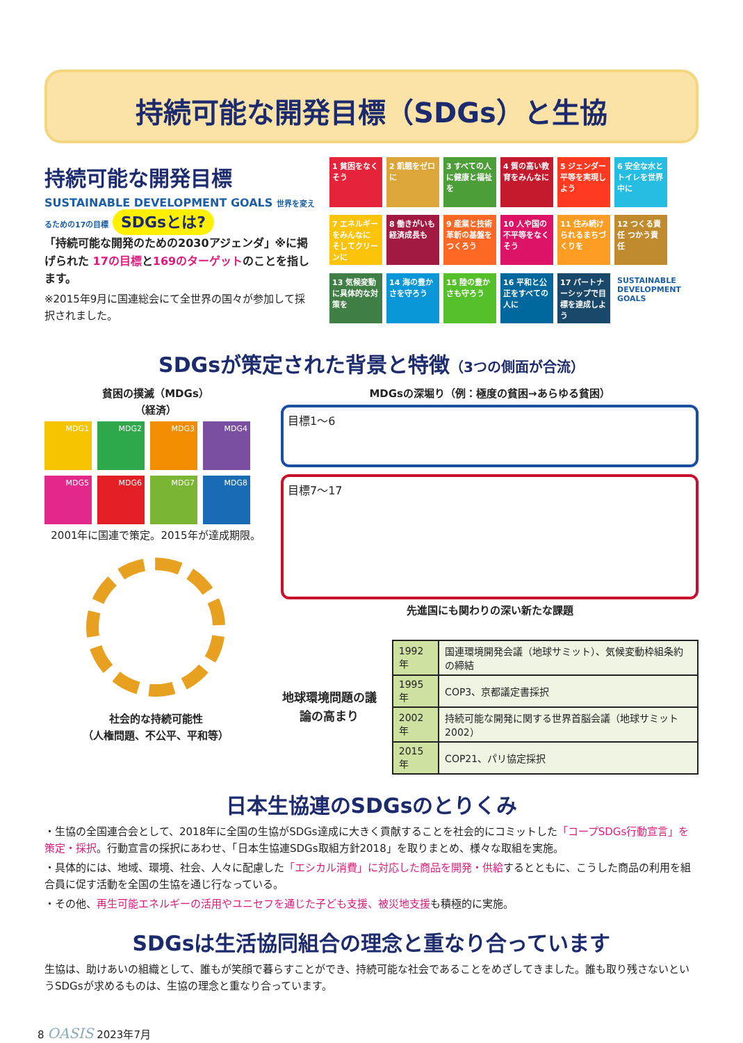持続可能な開発目標（SDGs）と生協
持続可能な開発目標
SUSTAINABLE DEVELOPMENT GOALS 世界を変えるための17の目標 SDGsとは?
「持続可能な開発のための2030アジェンダ」※に掲げられた 17の目標と169のターゲットのことを指します。
※2015年9月に国連総会にて全世界の国々が参加して採択されました。
1 貧困をなくそう
2 飢餓をゼロに
3 すべての人に健康と福祉を
4 質の高い教育をみんなに
5 ジェンダー平等を実現しよう
6 安全な水とトイレを世界中に
7 エネルギーをみんなに そしてクリーンに
8 働きがいも経済成長も
9 産業と技術革新の基盤をつくろう
10 人や国の不平等をなくそう
11 住み続けられるまちづくりを
12 つくる責任 つかう責任
13 気候変動に具体的な対策を
14 海の豊かさを守ろう
15 陸の豊かさも守ろう
16 平和と公正をすべての人に
17 パートナーシップで目標を達成しよう
SUSTAINABLE DEVELOPMENT GOALS
SDGsが策定された背景と特徴（3つの側面が合流）
貧困の撲滅（MDGs）
（経済）
MDG1
MDG2
MDG3
MDG4
MDG5
MDG6
MDG7
MDG8
2001年に国連で策定。2015年が達成期限。
社会的な持続可能性
（人権問題、不公平、平和等）
MDGsの深堀り（例：極度の貧困→あらゆる貧困）
目標1〜6
目標7〜17
先進国にも関わりの深い新たな課題
地球環境問題の議論の高まり
| 1992年 | 国連環境開発会議（地球サミット）、気候変動枠組条約の締結 |
| 1995年 | COP3、京都議定書採択 |
| 2002年 | 持続可能な開発に関する世界首脳会議（地球サミット2002） |
| 2015年 | COP21、パリ協定採択 |
日本生協連のSDGsのとりくみ
・生協の全国連合会として、2018年に全国の生協がSDGs達成に大きく貢献することを社会的にコミットした「コープSDGs行動宣言」を策定・採択。行動宣言の採択にあわせ、「日本生協連SDGs取組方針2018」を取りまとめ、様々な取組を実施。
・具体的には、地域、環境、社会、人々に配慮した「エシカル消費」に対応した商品を開発・供給するとともに、こうした商品の利用を組合員に促す活動を全国の生協を通じ行なっている。
・その他、再生可能エネルギーの活用やユニセフを通じた子ども支援、被災地支援も積極的に実施。
SDGsは生活協同組合の理念と重なり合っています
生協は、助けあいの組織として、誰もが笑顔で暮らすことができ、持続可能な社会であることをめざしてきました。誰も取り残さないというSDGsが求めるものは、生協の理念と重なり合っています。
8 OASIS 2023年7月